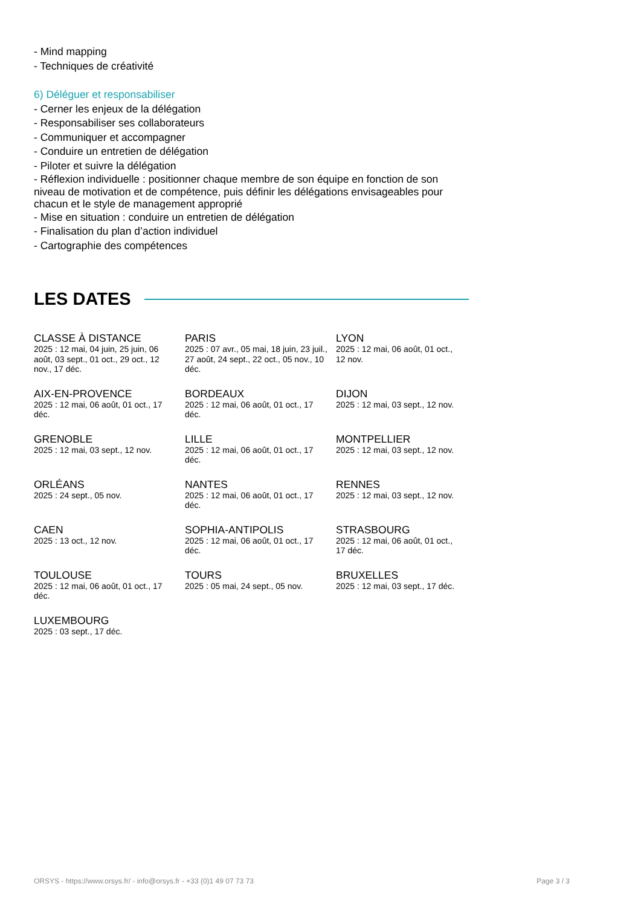- Mind mapping
- Techniques de créativité
6) Déléguer et responsabiliser
- Cerner les enjeux de la délégation
- Responsabiliser ses collaborateurs
- Communiquer et accompagner
- Conduire un entretien de délégation
- Piloter et suivre la délégation
- Réflexion individuelle : positionner chaque membre de son équipe en fonction de son niveau de motivation et de compétence, puis définir les délégations envisageables pour chacun et le style de management approprié
- Mise en situation : conduire un entretien de délégation
- Finalisation du plan d’action individuel
- Cartographie des compétences
LES DATES
CLASSE À DISTANCE
2025 : 12 mai, 04 juin, 25 juin, 06 août, 03 sept., 01 oct., 29 oct., 12 nov., 17 déc.
PARIS
2025 : 07 avr., 05 mai, 18 juin, 23 juil., 27 août, 24 sept., 22 oct., 05 nov., 10 déc.
LYON
2025 : 12 mai, 06 août, 01 oct., 12 nov.
AIX-EN-PROVENCE
2025 : 12 mai, 06 août, 01 oct., 17 déc.
BORDEAUX
2025 : 12 mai, 06 août, 01 oct., 17 déc.
DIJON
2025 : 12 mai, 03 sept., 12 nov.
GRENOBLE
2025 : 12 mai, 03 sept., 12 nov.
LILLE
2025 : 12 mai, 06 août, 01 oct., 17 déc.
MONTPELLIER
2025 : 12 mai, 03 sept., 12 nov.
ORLÉANS
2025 : 24 sept., 05 nov.
NANTES
2025 : 12 mai, 06 août, 01 oct., 17 déc.
RENNES
2025 : 12 mai, 03 sept., 12 nov.
CAEN
2025 : 13 oct., 12 nov.
SOPHIA-ANTIPOLIS
2025 : 12 mai, 06 août, 01 oct., 17 déc.
STRASBOURG
2025 : 12 mai, 06 août, 01 oct., 17 déc.
TOULOUSE
2025 : 12 mai, 06 août, 01 oct., 17 déc.
TOURS
2025 : 05 mai, 24 sept., 05 nov.
BRUXELLES
2025 : 12 mai, 03 sept., 17 déc.
LUXEMBOURG
2025 : 03 sept., 17 déc.
ORSYS - https://www.orsys.fr/ - info@orsys.fr - +33 (0)1 49 07 73 73 Page 3 / 3